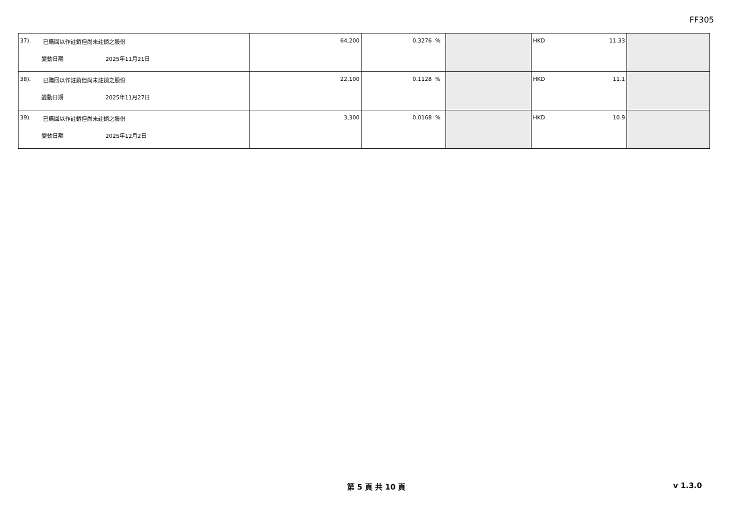FF305
| 37). 已購回以作註銷但尚未註銷之股份 變動日期 2025年11月21日 | 64,200 | 0.3276 % | | HKD 11.33 | |
| 38). 已購回以作註銷但尚未註銷之股份 變動日期 2025年11月27日 | 22,100 | 0.1128 % | | HKD 11.1 | |
| 39). 已購回以作註銷但尚未註銷之股份 變動日期 2025年12月2日 | 3,300 | 0.0168 % | | HKD 10.9 | |
第 5 頁 共 10 頁 v 1.3.0